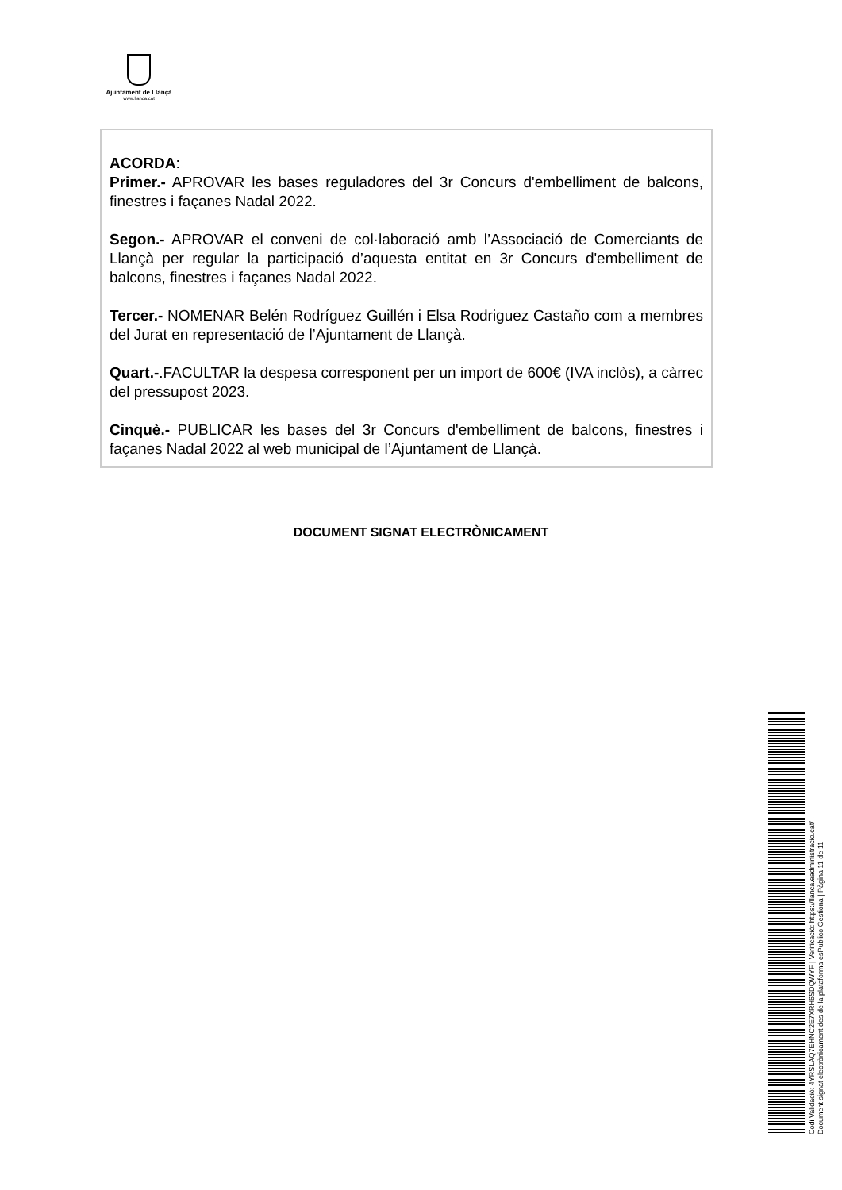Ajuntament de Llançà
www.llanca.cat
ACORDA:
Primer.- APROVAR les bases reguladores del 3r Concurs d'embelliment de balcons, finestres i façanes Nadal 2022.
Segon.- APROVAR el conveni de col·laboració amb l’Associació de Comerciants de Llançà per regular la participació d’aquesta entitat en 3r Concurs d'embelliment de balcons, finestres i façanes Nadal 2022.
Tercer.- NOMENAR Belén Rodríguez Guillén i Elsa Rodriguez Castaño com a membres del Jurat en representació de l’Ajuntament de Llançà.
Quart.-.FACULTAR la despesa corresponent per un import de 600€ (IVA inclòs), a càrrec del pressupost 2023.
Cinquè.- PUBLICAR les bases del 3r Concurs d'embelliment de balcons, finestres i façanes Nadal 2022 al web municipal de l’Ajuntament de Llançà.
DOCUMENT SIGNAT ELECTRÒNICAMENT
Codi Validació: 4YRSLAQ7EHNC2E7XRH6SDQWYF | Verificació: https://llanca.eadministracio.cat/
Document signat electrònicament des de la plataforma esPublico Gestiona | Pàgina 11 de 11